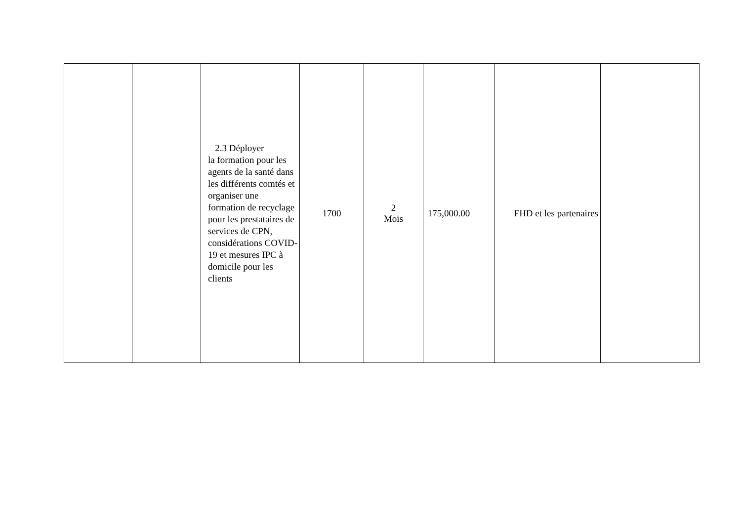| | | 2.3 Déployer la formation pour les agents de la santé dans les différents comtés et organiser une formation de recyclage pour les prestataires de services de CPN, considérations COVID-19 et mesures IPC à domicile pour les clients | 1700 | 2 Mois | 175,000.00 | FHD et les partenaires | |